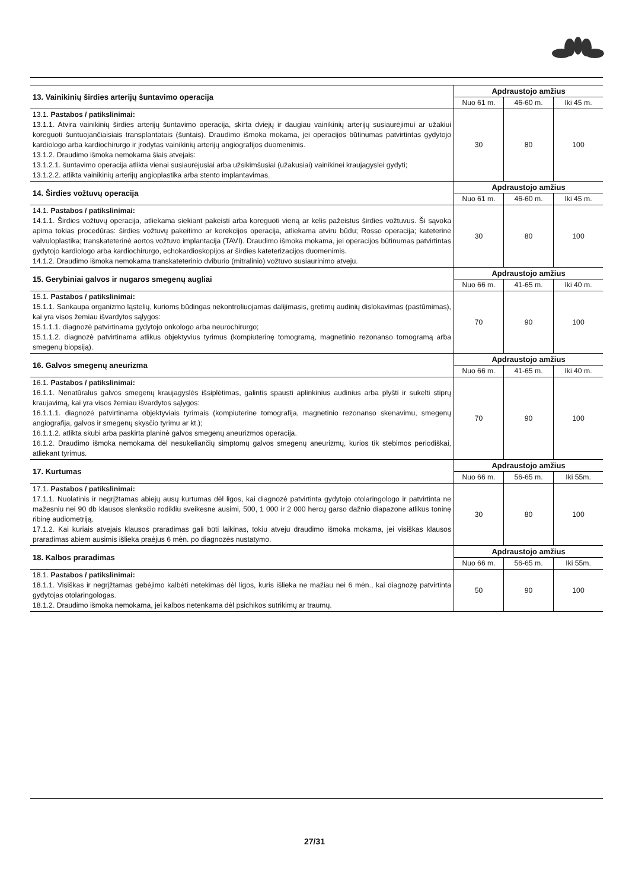| 13. Vainikinių širdies arterijų šuntavimo operacija | Apdraustojo amžius | | |
| | Nuo 61 m. | 46-60 m. | Iki 45 m. |
| 13.1. Pastabos / patikslinimai: 13.1.1. Atvira vainikinių širdies arterijų šuntavimo operacija, skirta dviejų ir daugiau vainikinių arterijų susiaurėjimui ar užakiui koreguoti šuntuojančiaisiais transplantatais (šuntais). Draudimo išmoka mokama, jei operacijos būtinumas patvirtintas gydytojo kardiologo arba kardiochirurgo ir įrodytas vainikinių arterijų angiografijos duomenimis. 13.1.2. Draudimo išmoka nemokama šiais atvejais: 13.1.2.1. šuntavimo operacija atlikta vienai susiaurėjusiai arba užsikimšusiai (užakusiai) vainikinei kraujagyslei gydyti; 13.1.2.2. atlikta vainikinių arterijų angioplastika arba stento implantavimas. | 30 | 80 | 100 |
| 14. Širdies vožtuvų operacija | Apdraustojo amžius | | |
| | Nuo 61 m. | 46-60 m. | Iki 45 m. |
| 14.1. Pastabos / patikslinimai: 14.1.1. Širdies vožtuvų operacija, atliekama siekiant pakeisti arba koreguoti vieną ar kelis pažeistus širdies vožtuvus. Ši sąvoka apima tokias procedūras: širdies vožtuvų pakeitimo ar korekcijos operacija, atliekama atviru būdu; Rosso operacija; kateterinė valvuloplastika; transkateterinė aortos vožtuvo implantacija (TAVI). Draudimo išmoka mokama, jei operacijos būtinumas patvirtintas gydytojo kardiologo arba kardiochirurgo, echokardioskopijos ar širdies kateterizacijos duomenimis. 14.1.2. Draudimo išmoka nemokama transkateterinio dviburio (mitralinio) vožtuvo susiaurinimo atveju. | 30 | 80 | 100 |
| 15. Gerybiniai galvos ir nugaros smegenų augliai | Apdraustojo amžius | | |
| | Nuo 66 m. | 41-65 m. | Iki 40 m. |
| 15.1. Pastabos / patikslinimai: 15.1.1. Sankaupa organizmo ląstelių, kurioms būdingas nekontroliuojamas dalijimasis, gretimų audinių dislokavimas (pastūmimas), kai yra visos žemiau išvardytos sąlygos: 15.1.1.1. diagnozė patvirtinama gydytojo onkologo arba neurochirurgo; 15.1.1.2. diagnozė patvirtinama atlikus objektyvius tyrimus (kompiuterinę tomogramą, magnetinio rezonanso tomogramą arba smegenų biopsiją). | 70 | 90 | 100 |
| 16. Galvos smegenų aneurizma | Apdraustojo amžius | | |
| | Nuo 66 m. | 41-65 m. | Iki 40 m. |
| 16.1. Pastabos / patikslinimai: 16.1.1. Nenatūralus galvos smegenų kraujagyslės išsiplėtimas, galintis spausti aplinkinius audinius arba plyšti ir sukelti stiprų kraujavimą, kai yra visos žemiau išvardytos sąlygos: 16.1.1.1. diagnozė patvirtinama objektyviais tyrimais (kompiuterine tomografija, magnetinio rezonanso skenavimu, smegenų angiografija, galvos ir smegenų skysčio tyrimu ar kt.); 16.1.1.2. atlikta skubi arba paskirta planinė galvos smegenų aneurizmos operacija. 16.1.2. Draudimo išmoka nemokama dėl nesukeliančių simptomų galvos smegenų aneurizmų, kurios tik stebimos periodiškai, atliekant tyrimus. | 70 | 90 | 100 |
| 17. Kurtumas | Apdraustojo amžius | | |
| | Nuo 66 m. | 56-65 m. | Iki 55m. |
| 17.1. Pastabos / patikslinimai: 17.1.1. Nuolatinis ir negrįžtamas abiejų ausų kurtumas dėl ligos, kai diagnozė patvirtinta gydytojo otolaringologo ir patvirtinta ne mažesniu nei 90 db klausos slenksčio rodikliu sveikesne ausimi, 500, 1 000 ir 2 000 hercų garso dažnio diapazone atlikus toninę ribinę audiometriją. 17.1.2. Kai kuriais atvejais klausos praradimas gali būti laikinas, tokiu atveju draudimo išmoka mokama, jei visiškas klausos praradimas abiem ausimis išlieka praėjus 6 mėn. po diagnozės nustatymo. | 30 | 80 | 100 |
| 18. Kalbos praradimas | Apdraustojo amžius | | |
| | Nuo 66 m. | 56-65 m. | Iki 55m. |
| 18.1. Pastabos / patikslinimai: 18.1.1. Visiškas ir negrįžtamas gebėjimo kalbėti netekimas dėl ligos, kuris išlieka ne mažiau nei 6 mėn., kai diagnozę patvirtinta gydytojas otolaringologas. 18.1.2. Draudimo išmoka nemokama, jei kalbos netenkama dėl psichikos sutrikimų ar traumų. | 50 | 90 | 100 |
27/31